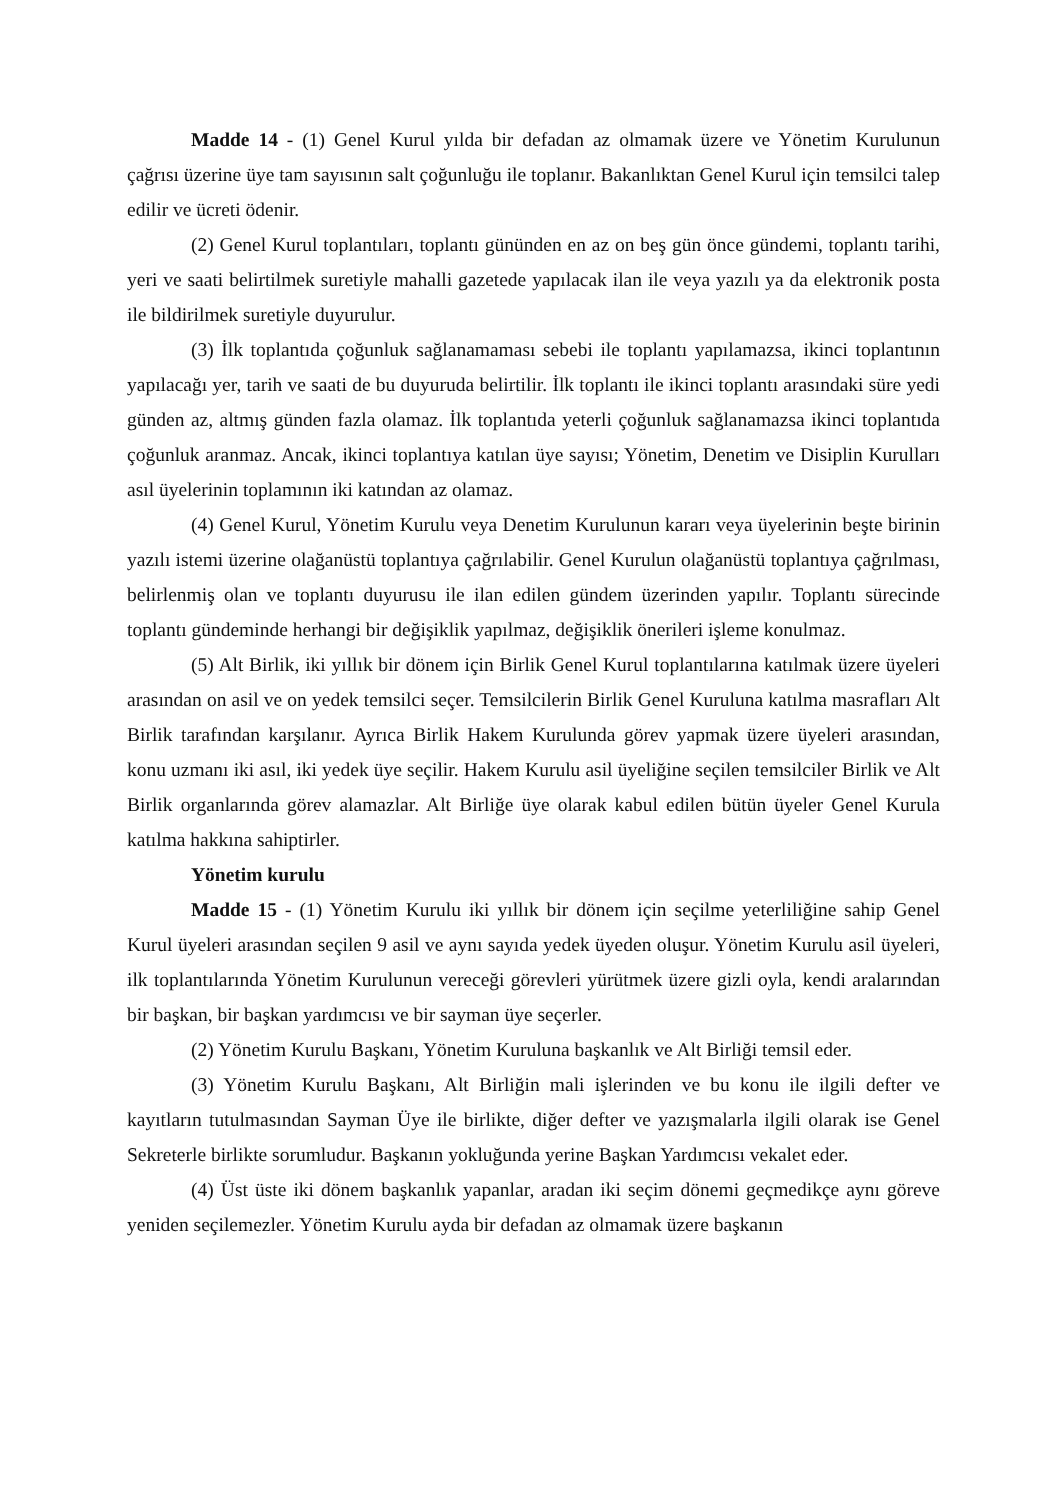Madde 14 - (1) Genel Kurul yılda bir defadan az olmamak üzere ve Yönetim Kurulunun çağrısı üzerine üye tam sayısının salt çoğunluğu ile toplanır. Bakanlıktan Genel Kurul için temsilci talep edilir ve ücreti ödenir.
(2) Genel Kurul toplantıları, toplantı gününden en az on beş gün önce gündemi, toplantı tarihi, yeri ve saati belirtilmek suretiyle mahalli gazetede yapılacak ilan ile veya yazılı ya da elektronik posta ile bildirilmek suretiyle duyurulur.
(3) İlk toplantıda çoğunluk sağlanamaması sebebi ile toplantı yapılamazsa, ikinci toplantının yapılacağı yer, tarih ve saati de bu duyuruda belirtilir. İlk toplantı ile ikinci toplantı arasındaki süre yedi günden az, altmış günden fazla olamaz. İlk toplantıda yeterli çoğunluk sağlanamazsa ikinci toplantıda çoğunluk aranmaz. Ancak, ikinci toplantıya katılan üye sayısı; Yönetim, Denetim ve Disiplin Kurulları asıl üyelerinin toplamının iki katından az olamaz.
(4) Genel Kurul, Yönetim Kurulu veya Denetim Kurulunun kararı veya üyelerinin beşte birinin yazılı istemi üzerine olağanüstü toplantıya çağrılabilir. Genel Kurulun olağanüstü toplantıya çağrılması, belirlenmiş olan ve toplantı duyurusu ile ilan edilen gündem üzerinden yapılır. Toplantı sürecinde toplantı gündeminde herhangi bir değişiklik yapılmaz, değişiklik önerileri işleme konulmaz.
(5) Alt Birlik, iki yıllık bir dönem için Birlik Genel Kurul toplantılarına katılmak üzere üyeleri arasından on asil ve on yedek temsilci seçer. Temsilcilerin Birlik Genel Kuruluna katılma masrafları Alt Birlik tarafından karşılanır. Ayrıca Birlik Hakem Kurulunda görev yapmak üzere üyeleri arasından, konu uzmanı iki asıl, iki yedek üye seçilir. Hakem Kurulu asil üyeliğine seçilen temsilciler Birlik ve Alt Birlik organlarında görev alamazlar. Alt Birliğe üye olarak kabul edilen bütün üyeler Genel Kurula katılma hakkına sahiptirler.
Yönetim kurulu
Madde 15 - (1) Yönetim Kurulu iki yıllık bir dönem için seçilme yeterliliğine sahip Genel Kurul üyeleri arasından seçilen 9 asil ve aynı sayıda yedek üyeden oluşur. Yönetim Kurulu asil üyeleri, ilk toplantılarında Yönetim Kurulunun vereceği görevleri yürütmek üzere gizli oyla, kendi aralarından bir başkan, bir başkan yardımcısı ve bir sayman üye seçerler.
(2) Yönetim Kurulu Başkanı, Yönetim Kuruluna başkanlık ve Alt Birliği temsil eder.
(3) Yönetim Kurulu Başkanı, Alt Birliğin mali işlerinden ve bu konu ile ilgili defter ve kayıtların tutulmasından Sayman Üye ile birlikte, diğer defter ve yazışmalarla ilgili olarak ise Genel Sekreterle birlikte sorumludur. Başkanın yokluğunda yerine Başkan Yardımcısı vekalet eder.
(4) Üst üste iki dönem başkanlık yapanlar, aradan iki seçim dönemi geçmedikçe aynı göreve yeniden seçilemezler. Yönetim Kurulu ayda bir defadan az olmamak üzere başkanın